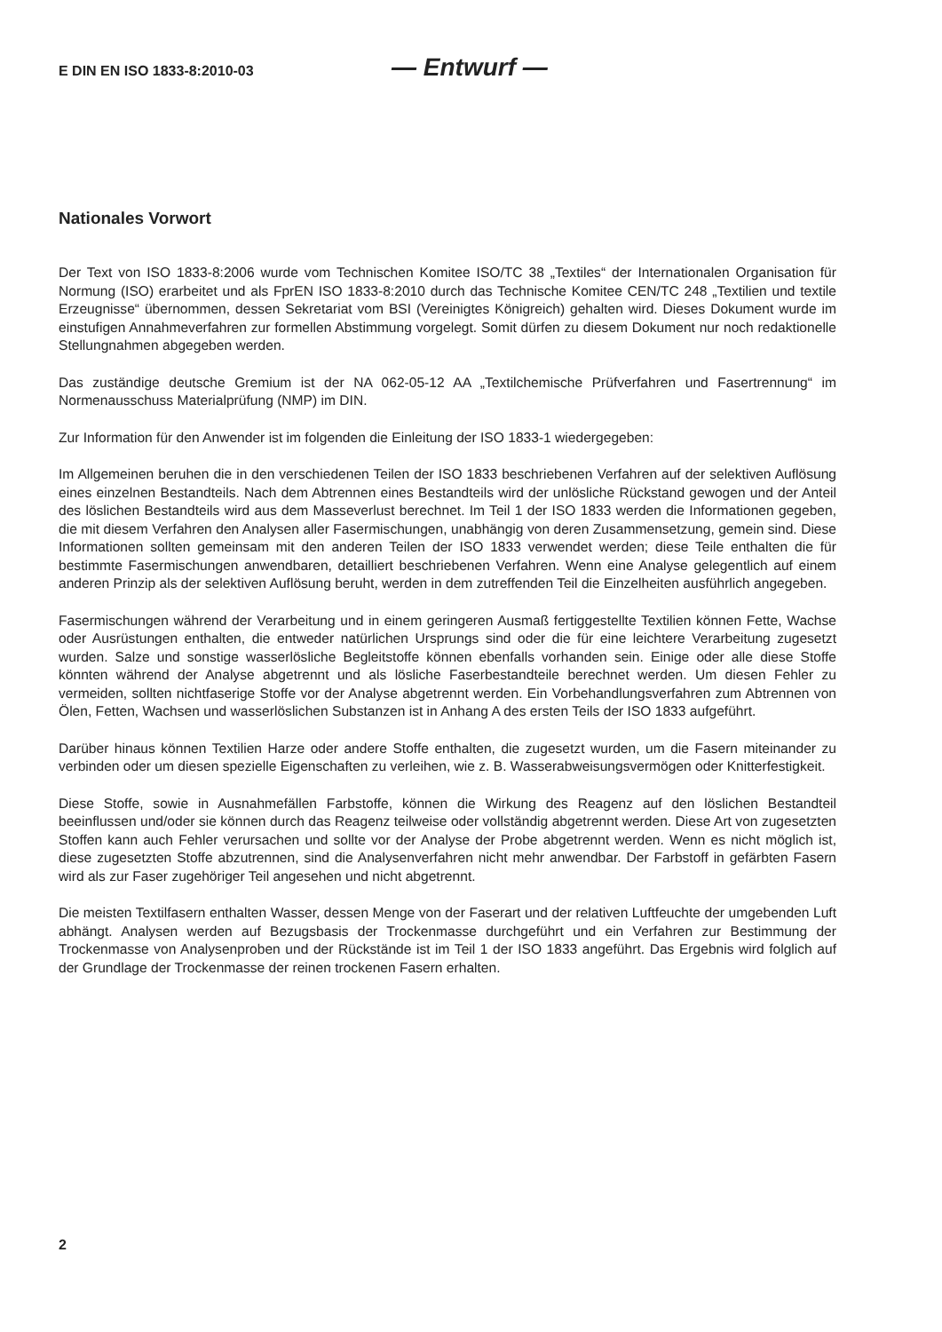E DIN EN ISO 1833-8:2010-03 — Entwurf —
Nationales Vorwort
Der Text von ISO 1833-8:2006 wurde vom Technischen Komitee ISO/TC 38 „Textiles“ der Internationalen Organisation für Normung (ISO) erarbeitet und als FprEN ISO 1833-8:2010 durch das Technische Komitee CEN/TC 248 „Textilien und textile Erzeugnisse“ übernommen, dessen Sekretariat vom BSI (Vereinigtes Königreich) gehalten wird. Dieses Dokument wurde im einstufigen Annahmeverfahren zur formellen Abstimmung vorgelegt. Somit dürfen zu diesem Dokument nur noch redaktionelle Stellungnahmen abgegeben werden.
Das zuständige deutsche Gremium ist der NA 062-05-12 AA „Textilchemische Prüfverfahren und Fasertrennung“ im Normenausschuss Materialprüfung (NMP) im DIN.
Zur Information für den Anwender ist im folgenden die Einleitung der ISO 1833-1 wiedergegeben:
Im Allgemeinen beruhen die in den verschiedenen Teilen der ISO 1833 beschriebenen Verfahren auf der selektiven Auflösung eines einzelnen Bestandteils. Nach dem Abtrennen eines Bestandteils wird der unlösliche Rückstand gewogen und der Anteil des löslichen Bestandteils wird aus dem Masseverlust berechnet. Im Teil 1 der ISO 1833 werden die Informationen gegeben, die mit diesem Verfahren den Analysen aller Fasermischungen, unabhängig von deren Zusammensetzung, gemein sind. Diese Informationen sollten gemeinsam mit den anderen Teilen der ISO 1833 verwendet werden; diese Teile enthalten die für bestimmte Fasermischungen anwendbaren, detailliert beschriebenen Verfahren. Wenn eine Analyse gelegentlich auf einem anderen Prinzip als der selektiven Auflösung beruht, werden in dem zutreffenden Teil die Einzelheiten ausführlich angegeben.
Fasermischungen während der Verarbeitung und in einem geringeren Ausmaß fertiggestellte Textilien können Fette, Wachse oder Ausrüstungen enthalten, die entweder natürlichen Ursprungs sind oder die für eine leichtere Verarbeitung zugesetzt wurden. Salze und sonstige wasserlösliche Begleitstoffe können ebenfalls vorhanden sein. Einige oder alle diese Stoffe könnten während der Analyse abgetrennt und als lösliche Faserbestandteile berechnet werden. Um diesen Fehler zu vermeiden, sollten nichtfaserige Stoffe vor der Analyse abgetrennt werden. Ein Vorbehandlungsverfahren zum Abtrennen von Ölen, Fetten, Wachsen und wasserlöslichen Substanzen ist in Anhang A des ersten Teils der ISO 1833 aufgeführt.
Darüber hinaus können Textilien Harze oder andere Stoffe enthalten, die zugesetzt wurden, um die Fasern miteinander zu verbinden oder um diesen spezielle Eigenschaften zu verleihen, wie z. B. Wasserabweisungsvermögen oder Knitterfestigkeit.
Diese Stoffe, sowie in Ausnahmefällen Farbstoffe, können die Wirkung des Reagenz auf den löslichen Bestandteil beeinflussen und/oder sie können durch das Reagenz teilweise oder vollständig abgetrennt werden. Diese Art von zugesetzten Stoffen kann auch Fehler verursachen und sollte vor der Analyse der Probe abgetrennt werden. Wenn es nicht möglich ist, diese zugesetzten Stoffe abzutrennen, sind die Analysenverfahren nicht mehr anwendbar. Der Farbstoff in gefärbten Fasern wird als zur Faser zugehöriger Teil angesehen und nicht abgetrennt.
Die meisten Textilfasern enthalten Wasser, dessen Menge von der Faserart und der relativen Luftfeuchte der umgebenden Luft abhängt. Analysen werden auf Bezugsbasis der Trockenmasse durchgeführt und ein Verfahren zur Bestimmung der Trockenmasse von Analysenproben und der Rückstände ist im Teil 1 der ISO 1833 angeführt. Das Ergebnis wird folglich auf der Grundlage der Trockenmasse der reinen trockenen Fasern erhalten.
2